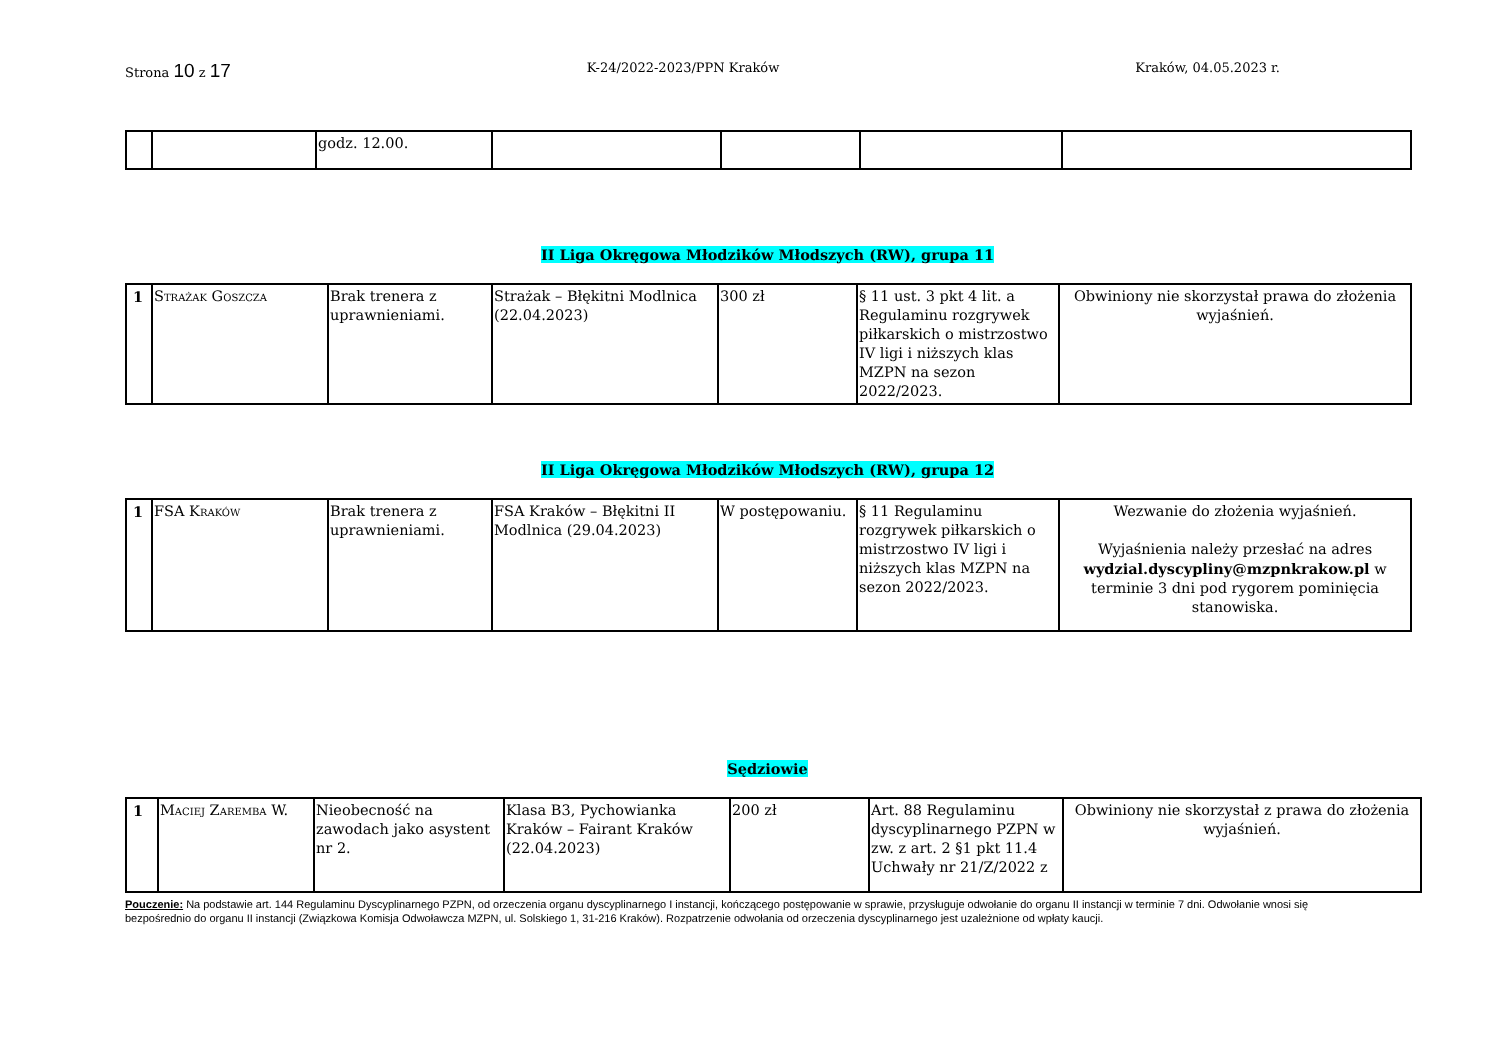Strona 10 z 17
K-24/2022-2023/PPN Kraków Kraków, 04.05.2023 r.
| | | godz. 12.00. | | | | |
II Liga Okręgowa Młodzików Młodszych (RW), grupa 11
| 1 | Strażak Goszcza | Brak trenera z uprawnieniami. | Strażak – Błękitni Modlnica (22.04.2023) | 300 zł | § 11 ust. 3 pkt 4 lit. a Regulaminu rozgrywek piłkarskich o mistrzostwo IV ligi i niższych klas MZPN na sezon 2022/2023. | Obwiniony nie skorzystał prawa do złożenia wyjaśnień. |
II Liga Okręgowa Młodzików Młodszych (RW), grupa 12
| 1 | FSA Kraków | Brak trenera z uprawnieniami. | FSA Kraków – Błękitni II Modlnica (29.04.2023) | W postępowaniu. | § 11 Regulaminu rozgrywek piłkarskich o mistrzostwo IV ligi i niższych klas MZPN na sezon 2022/2023. | Wezwanie do złożenia wyjaśnień. Wyjaśnienia należy przesłać na adres wydzial.dyscypliny@mzpnkrakow.pl w terminie 3 dni pod rygorem pominięcia stanowiska. |
Sędziowie
| 1 | Maciej Zaremba W. | Nieobecność na zawodach jako asystent nr 2. | Klasa B3, Pychowianka Kraków – Fairant Kraków (22.04.2023) | 200 zł | Art. 88 Regulaminu dyscyplinarnego PZPN w zw. z art. 2 §1 pkt 11.4 Uchwały nr 21/Z/2022 z | Obwiniony nie skorzystał z prawa do złożenia wyjaśnień. |
Pouczenie: Na podstawie art. 144 Regulaminu Dyscyplinarnego PZPN, od orzeczenia organu dyscyplinarnego I instancji, kończącego postępowanie w sprawie, przysługuje odwołanie do organu II instancji w terminie 7 dni. Odwołanie wnosi się bezpośrednio do organu II instancji (Związkowa Komisja Odwoławcza MZPN, ul. Solskiego 1, 31-216 Kraków). Rozpatrzenie odwołania od orzeczenia dyscyplinarnego jest uzależnione od wpłaty kaucji.